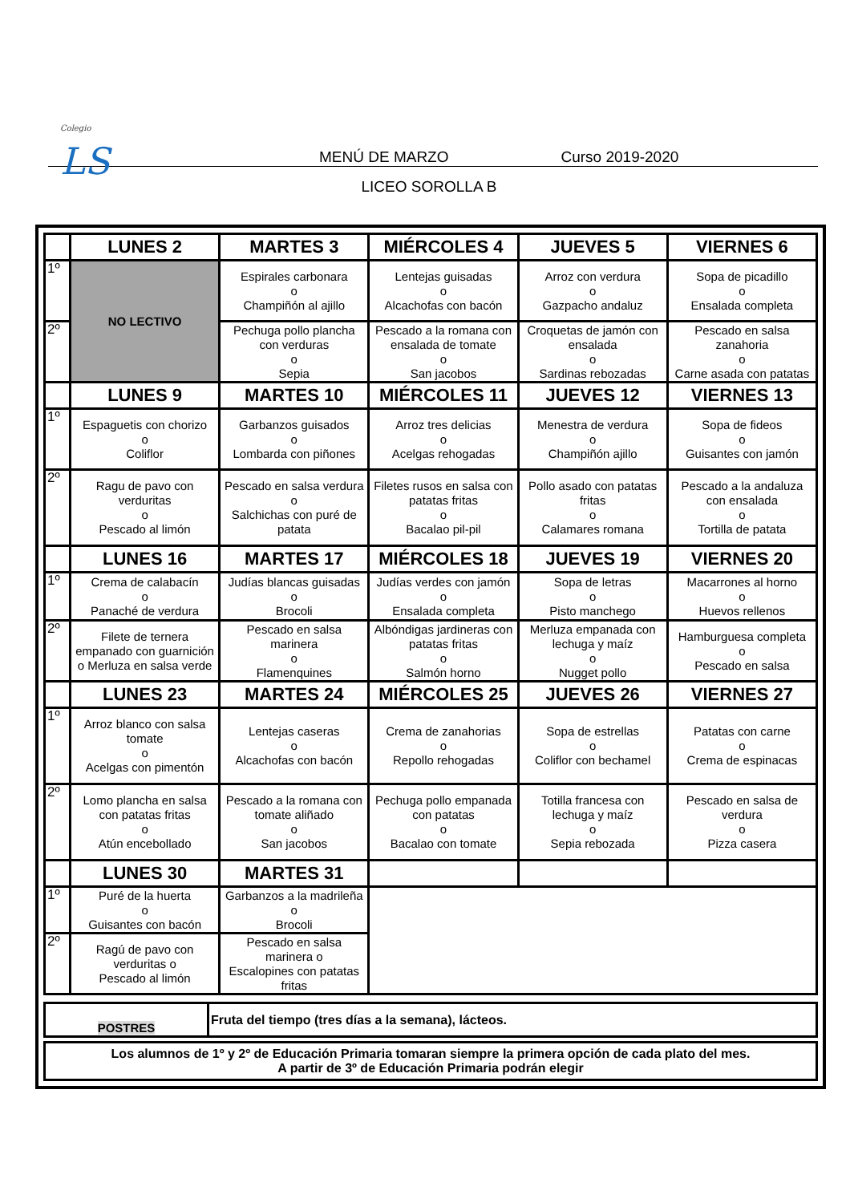Colegio
LS
MENÚ DE MARZO Curso 2019-2020
LICEO SOROLLA B
| | LUNES 2 | MARTES 3 | MIÉRCOLES 4 | JUEVES 5 | VIERNES 6 |
| --- | --- | --- | --- | --- | --- |
| 1º | NO LECTIVO | Espirales carbonara o Champiñón al ajillo | Lentejas guisadas o Alcachofas con bacón | Arroz con verdura o Gazpacho andaluz | Sopa de picadillo o Ensalada completa |
| 2º | | Pechuga pollo plancha con verduras o Sepia | Pescado a la romana con ensalada de tomate o San jacobos | Croquetas de jamón con ensalada o Sardinas rebozadas | Pescado en salsa zanahoria o Carne asada con patatas |
| | LUNES 9 | MARTES 10 | MIÉRCOLES 11 | JUEVES 12 | VIERNES 13 |
| 1º | Espaguetis con chorizo o Coliflor | Garbanzos guisados o Lombarda con piñones | Arroz tres delicias o Acelgas rehogadas | Menestra de verdura o Champiñón ajillo | Sopa de fideos o Guisantes con jamón |
| 2º | Ragu de pavo con verduritas o Pescado al limón | Pescado en salsa verdura o Salchichas con puré de patata | Filetes rusos en salsa con patatas fritas o Bacalao pil-pil | Pollo asado con patatas fritas o Calamares romana | Pescado a la andaluza con ensalada o Tortilla de patata |
| | LUNES 16 | MARTES 17 | MIÉRCOLES 18 | JUEVES 19 | VIERNES 20 |
| 1º | Crema de calabacín o Panaché de verdura | Judías blancas guisadas o Brocoli | Judías verdes con jamón o Ensalada completa | Sopa de letras o Pisto manchego | Macarrones al horno o Huevos rellenos |
| 2º | Filete de ternera empanado con guarnición o Merluza en salsa verde | Pescado en salsa marinera o Flamenquines | Albóndigas jardineras con patatas fritas o Salmón horno | Merluza empanada con lechuga y maíz o Nugget pollo | Hamburguesa completa o Pescado en salsa |
| | LUNES 23 | MARTES 24 | MIÉRCOLES 25 | JUEVES 26 | VIERNES 27 |
| 1º | Arroz blanco con salsa tomate o Acelgas con pimentón | Lentejas caseras o Alcachofas con bacón | Crema de zanahorias o Repollo rehogadas | Sopa de estrellas o Coliflor con bechamel | Patatas con carne o Crema de espinacas |
| 2º | Lomo plancha en salsa con patatas fritas o Atún encebollado | Pescado a la romana con tomate aliñado o San jacobos | Pechuga pollo empanada con patatas o Bacalao con tomate | Totilla francesa con lechuga y maíz o Sepia rebozada | Pescado en salsa de verdura o Pizza casera |
| | LUNES 30 | MARTES 31 | | | |
| 1º | Puré de la huerta o Guisantes con bacón | Garbanzos a la madrileña o Brocoli | | | |
| 2º | Ragú de pavo con verduritas o Pescado al limón | Pescado en salsa marinera o Escalopines con patatas fritas | | | |
| POSTRES | Fruta del tiempo (tres días a la semana), lácteos. |
| Los alumnos de 1º y 2º de Educación Primaria tomaran siempre la primera opción de cada plato del mes. A partir de 3º de Educación Primaria podrán elegir |